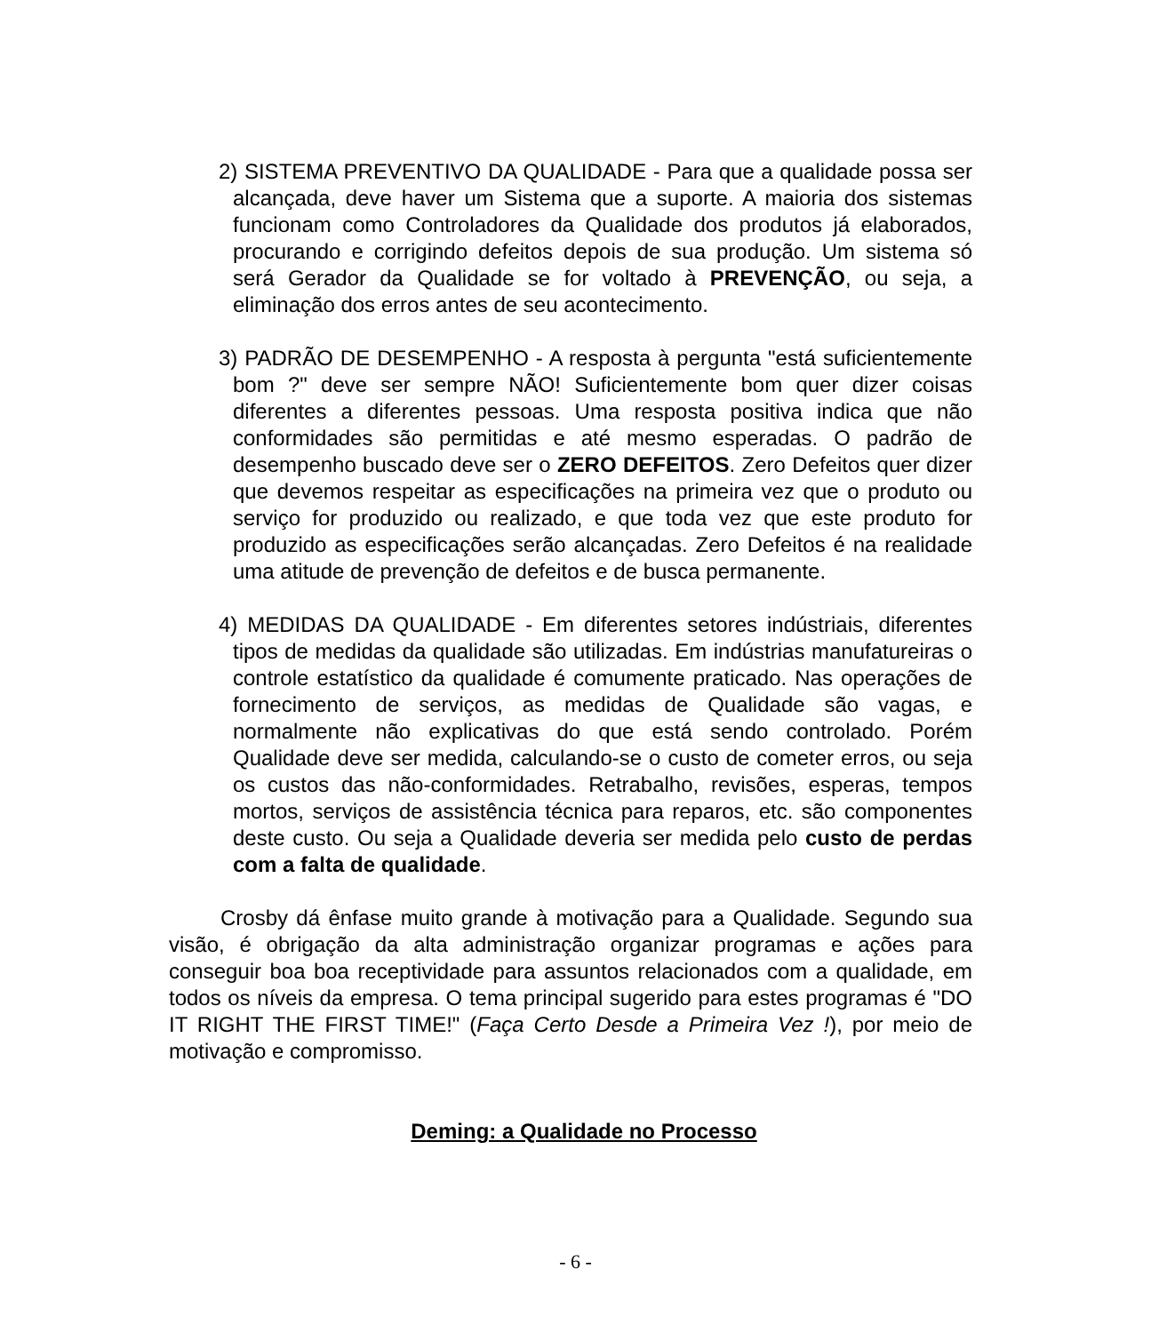2) SISTEMA PREVENTIVO DA QUALIDADE - Para que a qualidade possa ser alcançada, deve haver um Sistema que a suporte. A maioria dos sistemas funcionam como Controladores da Qualidade dos produtos já elaborados, procurando e corrigindo defeitos depois de sua produção. Um sistema só será Gerador da Qualidade se for voltado à PREVENÇÃO, ou seja, a eliminação dos erros antes de seu acontecimento.
3) PADRÃO DE DESEMPENHO - A resposta à pergunta "está suficientemente bom ?" deve ser sempre NÃO! Suficientemente bom quer dizer coisas diferentes a diferentes pessoas. Uma resposta positiva indica que não conformidades são permitidas e até mesmo esperadas. O padrão de desempenho buscado deve ser o ZERO DEFEITOS. Zero Defeitos quer dizer que devemos respeitar as especificações na primeira vez que o produto ou serviço for produzido ou realizado, e que toda vez que este produto for produzido as especificações serão alcançadas. Zero Defeitos é na realidade uma atitude de prevenção de defeitos e de busca permanente.
4) MEDIDAS DA QUALIDADE - Em diferentes setores indústriais, diferentes tipos de medidas da qualidade são utilizadas. Em indústrias manufatureiras o controle estatístico da qualidade é comumente praticado. Nas operações de fornecimento de serviços, as medidas de Qualidade são vagas, e normalmente não explicativas do que está sendo controlado. Porém Qualidade deve ser medida, calculando-se o custo de cometer erros, ou seja os custos das não-conformidades. Retrabalho, revisões, esperas, tempos mortos, serviços de assistência técnica para reparos, etc. são componentes deste custo. Ou seja a Qualidade deveria ser medida pelo custo de perdas com a falta de qualidade.
Crosby dá ênfase muito grande à motivação para a Qualidade. Segundo sua visão, é obrigação da alta administração organizar programas e ações para conseguir boa boa receptividade para assuntos relacionados com a qualidade, em todos os níveis da empresa. O tema principal sugerido para estes programas é "DO IT RIGHT THE FIRST TIME!" (Faça Certo Desde a Primeira Vez !), por meio de motivação e compromisso.
Deming: a Qualidade no Processo
- 6 -